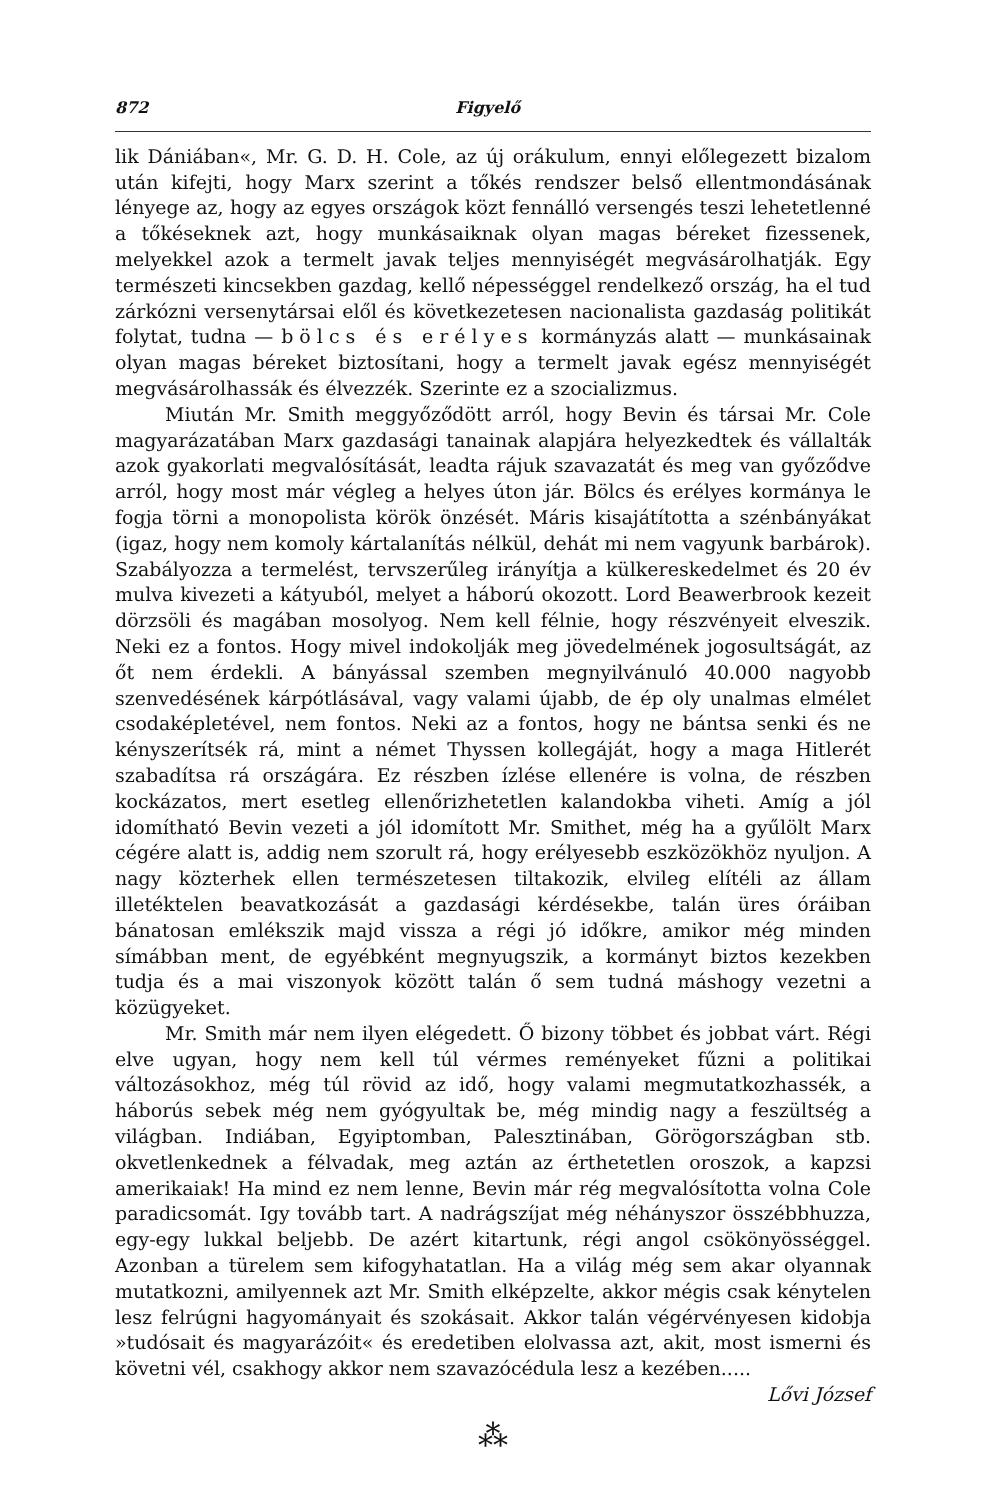872 Figyelő
lik Dániában«, Mr. G. D. H. Cole, az új orákulum, ennyi előlegezett bizalom után kifejti, hogy Marx szerint a tőkés rendszer belső ellentmondásának lényege az, hogy az egyes országok közt fennálló versengés teszi lehetetlenné a tőkéseknek azt, hogy munkásaiknak olyan magas béreket fizessenek, melyekkel azok a termelt javak teljes mennyiségét megvásárolhatják. Egy természeti kincsekben gazdag, kellő népességgel rendelkező ország, ha el tud zárkózni versenytársai elől és következetesen nacionalista gazdaság politikát folytat, tudna — bölcs és erélyes kormányzás alatt — munkásainak olyan magas béreket biztosítani, hogy a termelt javak egész mennyiségét megvásárolhassák és élvezzék. Szerinte ez a szocializmus.
Miután Mr. Smith meggyőződött arról, hogy Bevin és társai Mr. Cole magyarázatában Marx gazdasági tanainak alapjára helyezkedtek és vállalták azok gyakorlati megvalósítását, leadta rájuk szavazatát és meg van győződve arról, hogy most már végleg a helyes úton jár. Bölcs és erélyes kormánya le fogja törni a monopolista körök önzését. Máris kisajátította a szénbányákat (igaz, hogy nem komoly kártalanítás nélkül, dehát mi nem vagyunk barbárok). Szabályozza a termelést, tervszerűleg irányítja a külkereskedelmet és 20 év mulva kivezeti a kátyuból, melyet a háború okozott. Lord Beawerbrook kezeit dörzsöli és magában mosolyog. Nem kell félnie, hogy részvényeit elveszik. Neki ez a fontos. Hogy mivel indokolják meg jövedelmének jogosultságát, az őt nem érdekli. A bányással szemben megnyilvánuló 40.000 nagyobb szenvedésének kárpótlásával, vagy valami újabb, de ép oly unalmas elmélet csodaképletével, nem fontos. Neki az a fontos, hogy ne bántsa senki és ne kényszerítsék rá, mint a német Thyssen kollegáját, hogy a maga Hitlerét szabadítsa rá országára. Ez részben ízlése ellenére is volna, de részben kockázatos, mert esetleg ellenőrizhetetlen kalandokba viheti. Amíg a jól idomítható Bevin vezeti a jól idomított Mr. Smithet, még ha a gyűlölt Marx cégére alatt is, addig nem szorult rá, hogy erélyesebb eszközökhöz nyuljon. A nagy közterhek ellen természetesen tiltakozik, elvileg elítéli az állam illetéktelen beavatkozását a gazdasági kérdésekbe, talán üres óráiban bánatosan emlékszik majd vissza a régi jó időkre, amikor még minden símábban ment, de egyébként megnyugszik, a kormányt biztos kezekben tudja és a mai viszonyok között talán ő sem tudná máshogy vezetni a közügyeket.
Mr. Smith már nem ilyen elégedett. Ő bizony többet és jobbat várt. Régi elve ugyan, hogy nem kell túl vérmes reményeket fűzni a politikai változásokhoz, még túl rövid az idő, hogy valami megmutatkozhassék, a háborús sebek még nem gyógyultak be, még mindig nagy a feszültség a világban. Indiában, Egyiptomban, Palesztinában, Görögországban stb. okvetlenkednek a félvadak, meg aztán az érthetetlen oroszok, a kapzsi amerikaiak! Ha mind ez nem lenne, Bevin már rég megvalósította volna Cole paradicsomát. Igy tovább tart. A nadrágszíjat még néhányszor összébbhuzza, egy-egy lukkal beljebb. De azért kitartunk, régi angol csökönyösséggel. Azonban a türelem sem kifogyhatatlan. Ha a világ még sem akar olyannak mutatkozni, amilyennek azt Mr. Smith elképzelte, akkor mégis csak kénytelen lesz felrúgni hagyományait és szokásait. Akkor talán végérvényesen kidobja »tudósait és magyarázóit« és eredetiben elolvassa azt, akit, most ismerni és követni vél, csakhogy akkor nem szavazócédula lesz a kezében.....
Lővi József
⁂